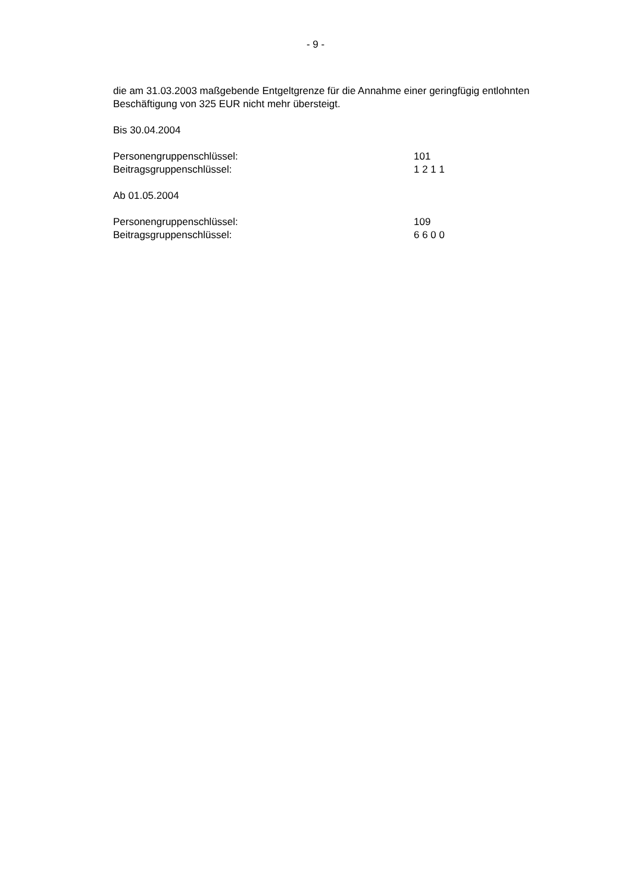- 9 -
die am 31.03.2003 maßgebende Entgeltgrenze für die Annahme einer geringfügig entlohnten Beschäftigung von 325 EUR nicht mehr übersteigt.
Bis 30.04.2004
Personengruppenschlüssel: 101
Beitragsgruppenschlüssel: 1 2 1 1
Ab 01.05.2004
Personengruppenschlüssel: 109
Beitragsgruppenschlüssel: 6 6 0 0